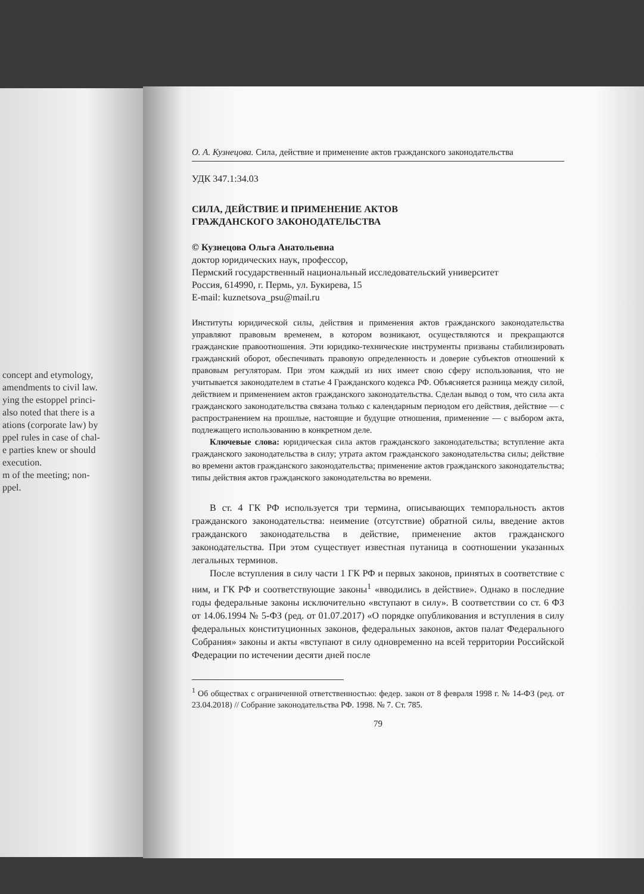concept and etymology,
amendments to civil law.
ying the estoppel princi-
also noted that there is a
ations (corporate law) by
ppel rules in case of chal-
e parties knew or should
execution.
m of the meeting; non-
ppel.
О. А. Кузнецова. Сила, действие и применение актов гражданского законодательства
УДК 347.1:34.03
СИЛА, ДЕЙСТВИЕ И ПРИМЕНЕНИЕ АКТОВ
ГРАЖДАНСКОГО ЗАКОНОДАТЕЛЬСТВА
© Кузнецова Ольга Анатольевна
доктор юридических наук, профессор,
Пермский государственный национальный исследовательский университет
Россия, 614990, г. Пермь, ул. Букирева, 15
E-mail: kuznetsova_psu@mail.ru
Институты юридической силы, действия и применения актов гражданского законодательства управляют правовым временем, в котором возникают, осуществляются и прекращаются гражданские правоотношения. Эти юридико-технические инструменты призваны стабилизировать гражданский оборот, обеспечивать правовую определенность и доверие субъектов отношений к правовым регуляторам. При этом каждый из них имеет свою сферу использования, что не учитывается законодателем в статье 4 Гражданского кодекса РФ. Объясняется разница между силой, действием и применением актов гражданского законодательства. Сделан вывод о том, что сила акта гражданского законодательства связана только с календарным периодом его действия, действие — с распространением на прошлые, настоящие и будущие отношения, применение — с выбором акта, подлежащего использованию в конкретном деле.
Ключевые слова: юридическая сила актов гражданского законодательства; вступление акта гражданского законодательства в силу; утрата актом гражданского законодательства силы; действие во времени актов гражданского законодательства; применение актов гражданского законодательства; типы действия актов гражданского законодательства во времени.
В ст. 4 ГК РФ используется три термина, описывающих темпоральность актов гражданского законодательства: неимение (отсутствие) обратной силы, введение актов гражданского законодательства в действие, применение актов гражданского законодательства. При этом существует известная путаница в соотношении указанных легальных терминов.
После вступления в силу части 1 ГК РФ и первых законов, принятых в соответствие с ним, и ГК РФ и соответствующие законы<sup>1</sup> «вводились в действие». Однако в последние годы федеральные законы исключительно «вступают в силу». В соответствии со ст. 6 ФЗ от 14.06.1994 № 5-ФЗ (ред. от 01.07.2017) «О порядке опубликования и вступления в силу федеральных конституционных законов, федеральных законов, актов палат Федерального Собрания» законы и акты «вступают в силу одновременно на всей территории Российской Федерации по истечении десяти дней после
<sup>1</sup> Об обществах с ограниченной ответственностью: федер. закон от 8 февраля 1998 г. № 14-ФЗ (ред. от 23.04.2018) // Собрание законодательства РФ. 1998. № 7. Ст. 785.
79